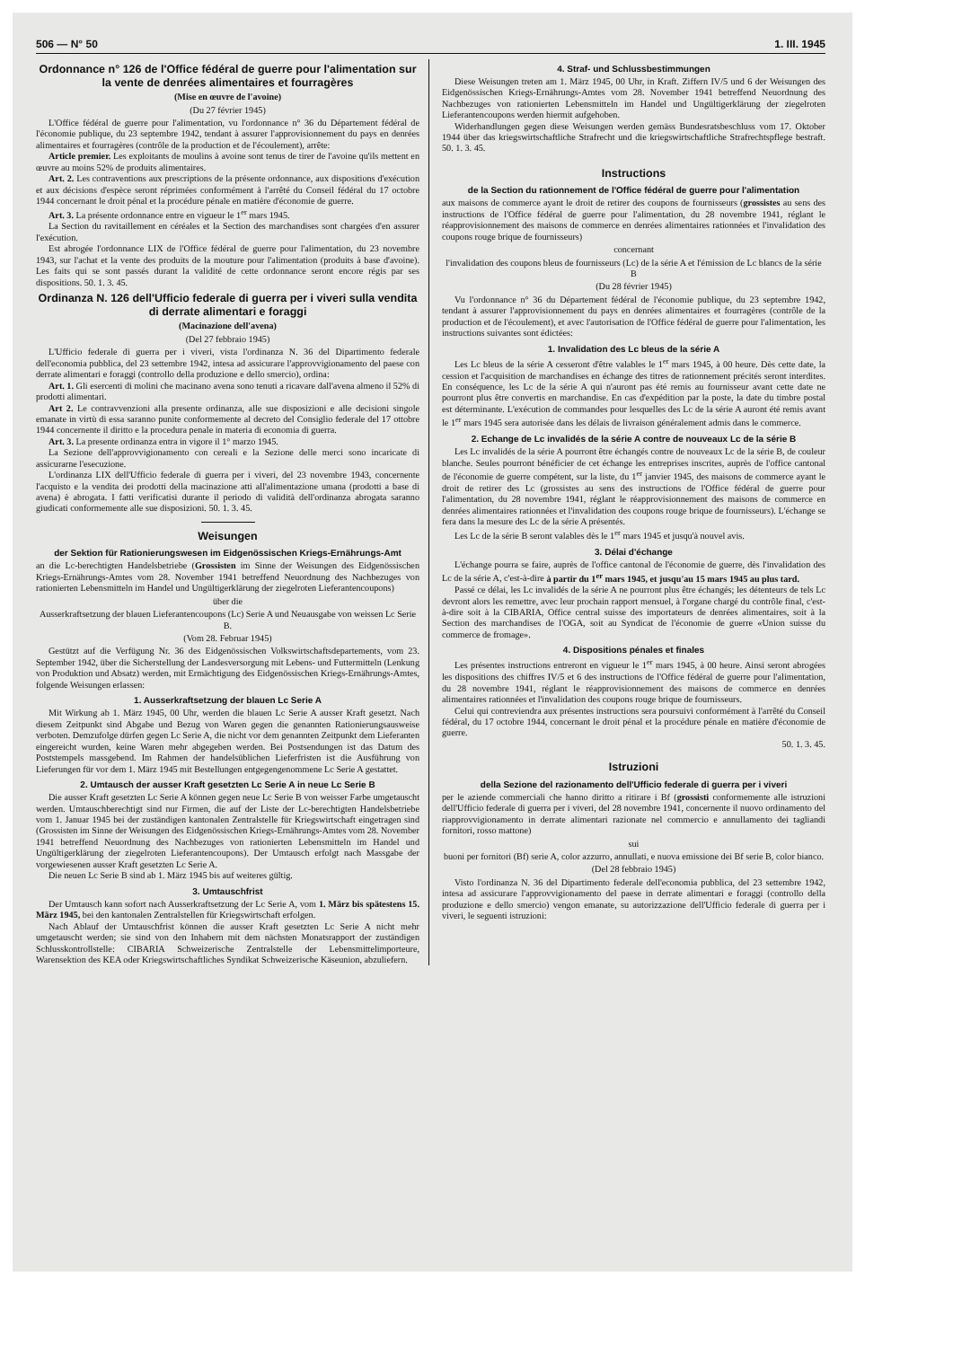506 — N° 50 1. III. 1945
Ordonnance n° 126 de l'Office fédéral de guerre pour l'alimentation sur la vente de denrées alimentaires et fourragères
(Mise en œuvre de l'avoine)
(Du 27 février 1945)
L'Office fédéral de guerre pour l'alimentation, vu l'ordonnance n° 36 du Département fédéral de l'économie publique, du 23 septembre 1942, tendant à assurer l'approvisionnement du pays en denrées alimentaires et fourragères (contrôle de la production et de l'écoulement), arrête:
Article premier. Les exploitants de moulins à avoine sont tenus de tirer de l'avoine qu'ils mettent en œuvre au moins 52% de produits alimentaires.
Art. 2. Les contraventions aux prescriptions de la présente ordonnance, aux dispositions d'exécution et aux décisions d'espèce seront réprimées conformément à l'arrêté du Conseil fédéral du 17 octobre 1944 concernant le droit pénal et la procédure pénale en matière d'économie de guerre.
Art. 3. La présente ordonnance entre en vigueur le 1<sup>er</sup> mars 1945.
La Section du ravitaillement en céréales et la Section des marchandises sont chargées d'en assurer l'exécution.
Est abrogée l'ordonnance LIX de l'Office fédéral de guerre pour l'alimentation, du 23 novembre 1943, sur l'achat et la vente des produits de la mouture pour l'alimentation (produits à base d'avoine). Les faits qui se sont passés durant la validité de cette ordonnance seront encore régis par ses dispositions. 50. 1. 3. 45.
Ordinanza N. 126 dell'Ufficio federale di guerra per i viveri sulla vendita di derrate alimentari e foraggi
(Macinazione dell'avena)
(Del 27 febbraio 1945)
L'Ufficio federale di guerra per i viveri, vista l'ordinanza N. 36 del Dipartimento federale dell'economia pubblica, del 23 settembre 1942, intesa ad assicurare l'approvvigionamento del paese con derrate alimentari e foraggi (controllo della produzione e dello smercio), ordina:
Art. 1. Gli esercenti di molini che macinano avena sono tenuti a ricavare dall'avena almeno il 52% di prodotti alimentari.
Art 2. Le contravvenzioni alla presente ordinanza, alle sue disposizioni e alle decisioni singole emanate in virtù di essa saranno punite conformemente al decreto del Consiglio federale del 17 ottobre 1944 concernente il diritto e la procedura penale in materia di economia di guerra.
Art. 3. La presente ordinanza entra in vigore il 1° marzo 1945.
La Sezione dell'approvvigionamento con cereali e la Sezione delle merci sono incaricate di assicurarne l'esecuzione.
L'ordinanza LIX dell'Ufficio federale di guerra per i viveri, del 23 novembre 1943, concernente l'acquisto e la vendita dei prodotti della macinazione atti all'alimentazione umana (prodotti a base di avena) è abrogata. I fatti verificatisi durante il periodo di validità dell'ordinanza abrogata saranno giudicati conformemente alle sue disposizioni. 50. 1. 3. 45.
Weisungen
der Sektion für Rationierungswesen im Eidgenössischen Kriegs-Ernährungs-Amt
an die Lc-berechtigten Handelsbetriebe (Grossisten im Sinne der Weisungen des Eidgenössischen Kriegs-Ernährungs-Amtes vom 28. November 1941 betreffend Neuordnung des Nachbezuges von rationierten Lebensmitteln im Handel und Ungültigerklärung der ziegelroten Lieferantencoupons)
über die
Ausserkraftsetzung der blauen Lieferantencoupons (Lc) Serie A und Neuausgabe von weissen Lc Serie B.
(Vom 28. Februar 1945)
Gestützt auf die Verfügung Nr. 36 des Eidgenössischen Volkswirtschaftsdepartements, vom 23. September 1942, über die Sicherstellung der Landesversorgung mit Lebens- und Futtermitteln (Lenkung von Produktion und Absatz) werden, mit Ermächtigung des Eidgenössischen Kriegs-Ernährungs-Amtes, folgende Weisungen erlassen:
1. Ausserkraftsetzung der blauen Lc Serie A
Mit Wirkung ab 1. März 1945, 00 Uhr, werden die blauen Lc Serie A ausser Kraft gesetzt. Nach diesem Zeitpunkt sind Abgabe und Bezug von Waren gegen die genannten Rationierungsausweise verboten. Demzufolge dürfen gegen Lc Serie A, die nicht vor dem genannten Zeitpunkt dem Lieferanten eingereicht wurden, keine Waren mehr abgegeben werden. Bei Postsendungen ist das Datum des Poststempels massgebend. Im Rahmen der handelsüblichen Lieferfristen ist die Ausführung von Lieferungen für vor dem 1. März 1945 mit Bestellungen entgegengenommene Lc Serie A gestattet.
2. Umtausch der ausser Kraft gesetzten Lc Serie A in neue Lc Serie B
Die ausser Kraft gesetzten Lc Serie A können gegen neue Lc Serie B von weisser Farbe umgetauscht werden. Umtauschberechtigt sind nur Firmen, die auf der Liste der Lc-berechtigten Handelsbetriebe vom 1. Januar 1945 bei der zuständigen kantonalen Zentralstelle für Kriegswirtschaft eingetragen sind (Grossisten im Sinne der Weisungen des Eidgenössischen Kriegs-Ernährungs-Amtes vom 28. November 1941 betreffend Neuordnung des Nachbezuges von rationierten Lebensmitteln im Handel und Ungültigerklärung der ziegelroten Lieferantencoupons). Der Umtausch erfolgt nach Massgabe der vorgewiesenen ausser Kraft gesetzten Lc Serie A.
Die neuen Lc Serie B sind ab 1. März 1945 bis auf weiteres gültig.
3. Umtauschfrist
Der Umtausch kann sofort nach Ausserkraftsetzung der Lc Serie A, vom 1. März bis spätestens 15. März 1945, bei den kantonalen Zentralstellen für Kriegswirtschaft erfolgen.
Nach Ablauf der Umtauschfrist können die ausser Kraft gesetzten Lc Serie A nicht mehr umgetauscht werden; sie sind von den Inhabern mit dem nächsten Monatsrapport der zuständigen Schlusskontrollstelle: CIBARIA Schweizerische Zentralstelle der Lebensmittelimporteure, Warensektion des KEA oder Kriegswirtschaftliches Syndikat Schweizerische Käseunion, abzuliefern.
4. Straf- und Schlussbestimmungen
Diese Weisungen treten am 1. März 1945, 00 Uhr, in Kraft. Ziffern IV/5 und 6 der Weisungen des Eidgenössischen Kriegs-Ernährungs-Amtes vom 28. November 1941 betreffend Neuordnung des Nachbezuges von rationierten Lebensmitteln im Handel und Ungültigerklärung der ziegelroten Lieferantencoupons werden hiermit aufgehoben.
Widerhandlungen gegen diese Weisungen werden gemäss Bundesratsbeschluss vom 17. Oktober 1944 über das kriegswirtschaftliche Strafrecht und die kriegswirtschaftliche Strafrechtspflege bestraft. 50. 1. 3. 45.
Instructions
de la Section du rationnement de l'Office fédéral de guerre pour l'alimentation
aux maisons de commerce ayant le droit de retirer des coupons de fournisseurs (grossistes au sens des instructions de l'Office fédéral de guerre pour l'alimentation, du 28 novembre 1941, réglant le réapprovisionnement des maisons de commerce en denrées alimentaires rationnées et l'invalidation des coupons rouge brique de fournisseurs)
concernant
l'invalidation des coupons bleus de fournisseurs (Lc) de la série A et l'émission de Lc blancs de la série B
(Du 28 février 1945)
Vu l'ordonnance n° 36 du Département fédéral de l'économie publique, du 23 septembre 1942, tendant à assurer l'approvisionnement du pays en denrées alimentaires et fourragères (contrôle de la production et de l'écoulement), et avec l'autorisation de l'Office fédéral de guerre pour l'alimentation, les instructions suivantes sont édictées:
1. Invalidation des Lc bleus de la série A
Les Lc bleus de la série A cesseront d'être valables le 1<sup>er</sup> mars 1945, à 00 heure. Dès cette date, la cession et l'acquisition de marchandises en échange des titres de rationnement précités seront interdites. En conséquence, les Lc de la série A qui n'auront pas été remis au fournisseur avant cette date ne pourront plus être convertis en marchandise. En cas d'expédition par la poste, la date du timbre postal est déterminante. L'exécution de commandes pour lesquelles des Lc de la série A auront été remis avant le 1<sup>er</sup> mars 1945 sera autorisée dans les délais de livraison généralement admis dans le commerce.
2. Echange de Lc invalidés de la série A contre de nouveaux Lc de la série B
Les Lc invalidés de la série A pourront être échangés contre de nouveaux Lc de la série B, de couleur blanche. Seules pourront bénéficier de cet échange les entreprises inscrites, auprès de l'office cantonal de l'économie de guerre compétent, sur la liste, du 1<sup>er</sup> janvier 1945, des maisons de commerce ayant le droit de retirer des Lc (grossistes au sens des instructions de l'Office fédéral de guerre pour l'alimentation, du 28 novembre 1941, réglant le réapprovisionnement des maisons de commerce en denrées alimentaires rationnées et l'invalidation des coupons rouge brique de fournisseurs). L'échange se fera dans la mesure des Lc de la série A présentés.
Les Lc de la série B seront valables dès le 1<sup>er</sup> mars 1945 et jusqu'à nouvel avis.
3. Délai d'échange
L'échange pourra se faire, auprès de l'office cantonal de l'économie de guerre, dès l'invalidation des Lc de la série A, c'est-à-dire à partir du 1<sup>er</sup> mars 1945, et jusqu'au 15 mars 1945 au plus tard.
Passé ce délai, les Lc invalidés de la série A ne pourront plus être échangés; les détenteurs de tels Lc devront alors les remettre, avec leur prochain rapport mensuel, à l'organe chargé du contrôle final, c'est-à-dire soit à la CIBARIA, Office central suisse des importateurs de denrées alimentaires, soit à la Section des marchandises de l'OGA, soit au Syndicat de l'économie de guerre «Union suisse du commerce de fromage».
4. Dispositions pénales et finales
Les présentes instructions entreront en vigueur le 1<sup>er</sup> mars 1945, à 00 heure. Ainsi seront abrogées les dispositions des chiffres IV/5 et 6 des instructions de l'Office fédéral de guerre pour l'alimentation, du 28 novembre 1941, réglant le réapprovisionnement des maisons de commerce en denrées alimentaires rationnées et l'invalidation des coupons rouge brique de fournisseurs.
Celui qui contreviendra aux présentes instructions sera poursuivi conformément à l'arrêté du Conseil fédéral, du 17 octobre 1944, concernant le droit pénal et la procédure pénale en matière d'économie de guerre.
50. 1. 3. 45.
Istruzioni
della Sezione del razionamento dell'Ufficio federale di guerra per i viveri
per le aziende commerciali che hanno diritto a ritirare i Bf (grossisti conformemente alle istruzioni dell'Ufficio federale di guerra per i viveri, del 28 novembre 1941, concernente il nuovo ordinamento del riapprovvigionamento in derrate alimentari razionate nel commercio e annullamento dei tagliandi fornitori, rosso mattone)
sui
buoni per fornitori (Bf) serie A, color azzurro, annullati, e nuova emissione dei Bf serie B, color bianco.
(Del 28 febbraio 1945)
Visto l'ordinanza N. 36 del Dipartimento federale dell'economia pubblica, del 23 settembre 1942, intesa ad assicurare l'approvvigionamento del paese in derrate alimentari e foraggi (controllo della produzione e dello smercio) vengon emanate, su autorizzazione dell'Ufficio federale di guerra per i viveri, le seguenti istruzioni: